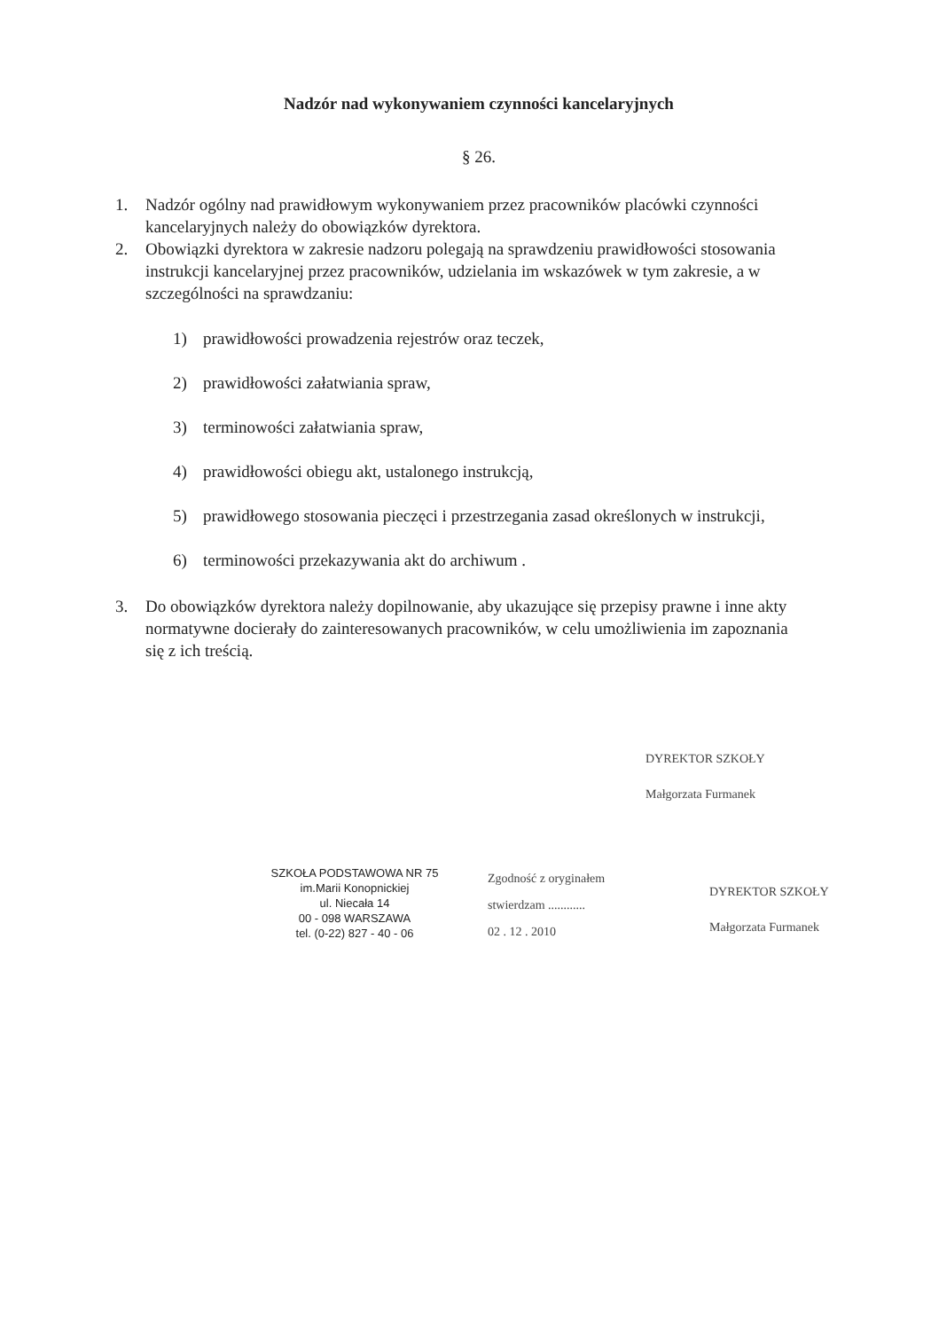Nadzór nad wykonywaniem czynności kancelaryjnych
§ 26.
1. Nadzór ogólny nad prawidłowym wykonywaniem przez pracowników placówki czynności kancelaryjnych należy do obowiązków dyrektora.
2. Obowiązki dyrektora w zakresie nadzoru polegają na sprawdzeniu prawidłowości stosowania instrukcji kancelaryjnej przez pracowników, udzielania im wskazówek w tym zakresie, a w szczególności na sprawdzaniu:
1) prawidłowości prowadzenia rejestrów oraz teczek,
2) prawidłowości załatwiania spraw,
3) terminowości załatwiania spraw,
4) prawidłowości obiegu akt, ustalonego instrukcją,
5) prawidłowego stosowania pieczęci i przestrzegania zasad określonych w instrukcji,
6) terminowości przekazywania akt do archiwum .
3. Do obowiązków dyrektora należy dopilnowanie, aby ukazujące się przepisy prawne i inne akty normatywne docierały do zainteresowanych pracowników, w celu umożliwienia im zapoznania się z ich treścią.
DYREKTOR SZKOŁY
Małgorzata Furmanek
SZKOŁA PODSTAWOWA NR 75
im.Marii Konopnickiej
ul. Niecała 14
00 - 098 WARSZAWA
tel. (0-22) 827 - 40 - 06
Zgodność z oryginałem
stwierdzam ............
02 . 12 . 2010
DYREKTOR SZKOŁY
Małgorzata Furmanek